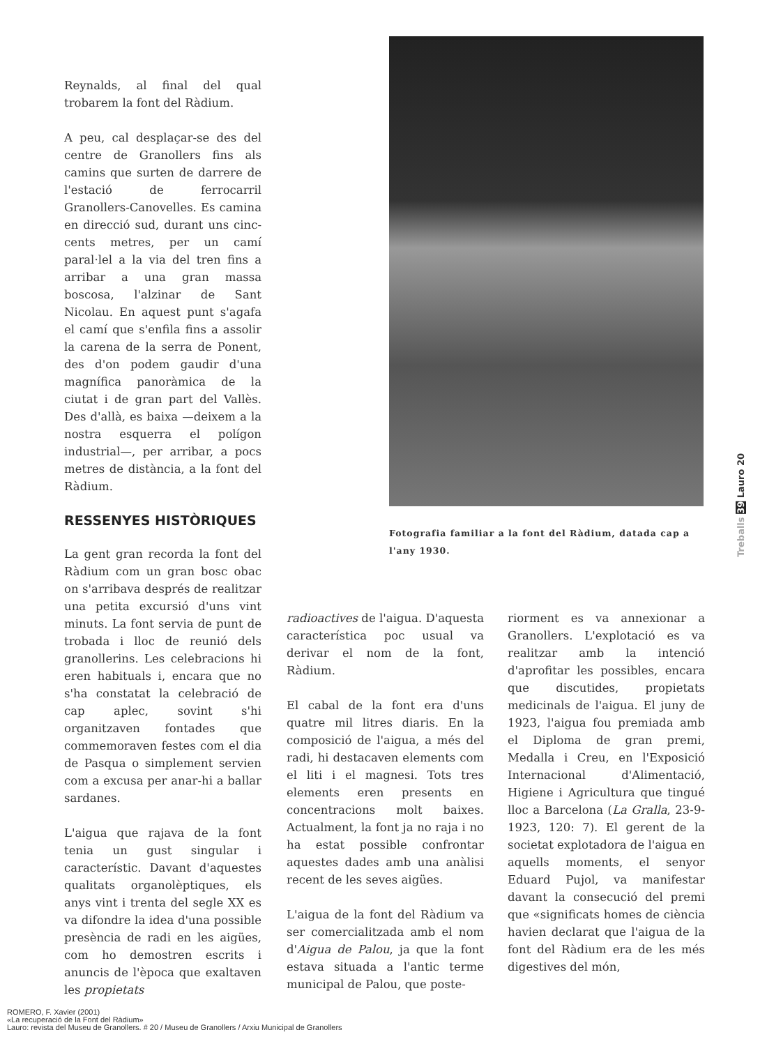Reynalds, al final del qual trobarem la font del Ràdium.
A peu, cal desplaçar-se des del centre de Granollers fins als camins que surten de darrere de l'estació de ferrocarril Granollers-Canovelles. Es camina en direcció sud, durant uns cinc-cents metres, per un camí paral·lel a la via del tren fins a arribar a una gran massa boscosa, l'alzinar de Sant Nicolau. En aquest punt s'agafa el camí que s'enfila fins a assolir la carena de la serra de Ponent, des d'on podem gaudir d'una magnífica panoràmica de la ciutat i de gran part del Vallès. Des d'allà, es baixa —deixem a la nostra esquerra el polígon industrial—, per arribar, a pocs metres de distància, a la font del Ràdium.
RESSENYES HISTÒRIQUES
La gent gran recorda la font del Ràdium com un gran bosc obac on s'arribava després de realitzar una petita excursió d'uns vint minuts. La font servia de punt de trobada i lloc de reunió dels granollerins. Les celebracions hi eren habituals i, encara que no s'ha constatat la celebració de cap aplec, sovint s'hi organitzaven fontades que commemoraven festes com el dia de Pasqua o simplement servien com a excusa per anar-hi a ballar sardanes.
L'aigua que rajava de la font tenia un gust singular i característic. Davant d'aquestes qualitats organolèptiques, els anys vint i trenta del segle XX es va difondre la idea d'una possible presència de radi en les aigües, com ho demostren escrits i anuncis de l'època que exaltaven les propietats
Fotografia familiar a la font del Ràdium, datada cap a l'any 1930.
radioactives de l'aigua. D'aquesta característica poc usual va derivar el nom de la font, Ràdium.
El cabal de la font era d'uns quatre mil litres diaris. En la composició de l'aigua, a més del radi, hi destacaven elements com el liti i el magnesi. Tots tres elements eren presents en concentracions molt baixes. Actualment, la font ja no raja i no ha estat possible confrontar aquestes dades amb una anàlisi recent de les seves aigües.
L'aigua de la font del Ràdium va ser comercialitzada amb el nom d'Aigua de Palou, ja que la font estava situada a l'antic terme municipal de Palou, que poste-
riorment es va annexionar a Granollers. L'explotació es va realitzar amb la intenció d'aprofitar les possibles, encara que discutides, propietats medicinals de l'aigua. El juny de 1923, l'aigua fou premiada amb el Diploma de gran premi, Medalla i Creu, en l'Exposició Internacional d'Alimentació, Higiene i Agricultura que tingué lloc a Barcelona (La Gralla, 23-9-1923, 120: 7). El gerent de la societat explotadora de l'aigua en aquells moments, el senyor Eduard Pujol, va manifestar davant la consecució del premi que «significats homes de ciència havien declarat que l'aigua de la font del Ràdium era de les més digestives del món,
Treballs 39 Lauro 20
ROMERO, F. Xavier (2001)
«La recuperació de la Font del Ràdium»
Lauro: revista del Museu de Granollers. # 20 / Museu de Granollers / Arxiu Municipal de Granollers